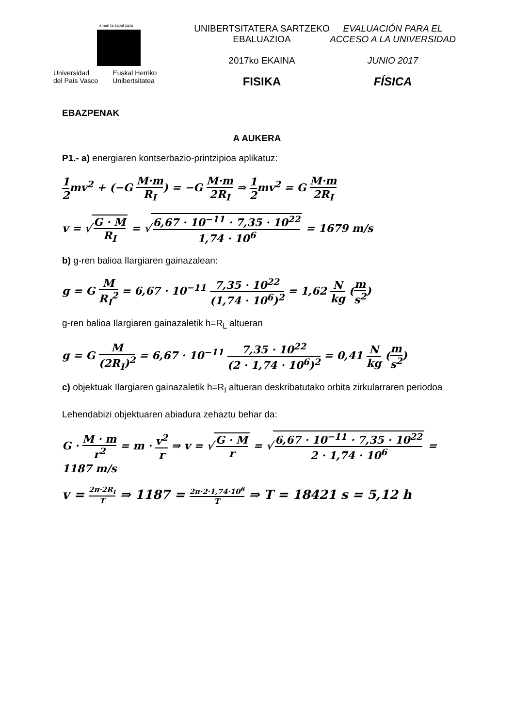eman ta zabal zazu
Universidad
del País Vasco
Euskal Herriko
Unibertsitatea
UNIBERTSITATERA SARTZEKO
EBALUAZIOA
2017ko EKAINA
FISIKA
EVALUACIÓN PARA EL
ACCESO A LA UNIVERSIDAD
JUNIO 2017
FÍSICA
EBAZPENAK
A AUKERA
P1.- a) energiaren kontserbazio-printzipioa aplikatuz:
1 2mv<sup>2</sup> + (−G M·m R<sub>I</sub>) = −G M·m 2R<sub>I</sub> ⇒ 1 2mv<sup>2</sup> = G M·m 2R<sub>I</sub>
v = √ G · M R<sub>I</sub> = √ 6,67 · 10<sup>−11</sup> · 7,35 · 10<sup>22</sup> 1,74 · 10<sup>6</sup> = 1679 m/s
b) g-ren balioa Ilargiaren gainazalean:
g = G M R<sub>I</sub><sup>2</sup> = 6,67 · 10<sup>−11</sup> 7,35 · 10<sup>22</sup> (1,74 · 10<sup>6</sup>)<sup>2</sup> = 1,62 N kg (m s<sup>2</sup>)
g-ren balioa Ilargiaren gainazaletik h=R<sub>L</sub> altueran
g = G M (2R<sub>I</sub>)<sup>2</sup> = 6,67 · 10<sup>−11</sup> 7,35 · 10<sup>22</sup> (2 · 1,74 · 10<sup>6</sup>)<sup>2</sup> = 0,41 N kg (m s<sup>2</sup>)
c) objektuak Ilargiaren gainazaletik h=R<sub>I</sub> altueran deskribatutako orbita zirkularraren periodoa
Lehendabizi objektuaren abiadura zehaztu behar da:
G · M · m r<sup>2</sup> = m · v<sup>2</sup> r ⇒ v = √ G · M r = √ 6,67 · 10<sup>−11</sup> · 7,35 · 10<sup>22</sup> 2 · 1,74 · 10<sup>6</sup> = 1187 m/s
v = 2π·2R<sub>I</sub> T ⇒ 1187 = 2π·2·1,74·10<sup>6</sup> T ⇒ T = 18421 s = 5,12 h